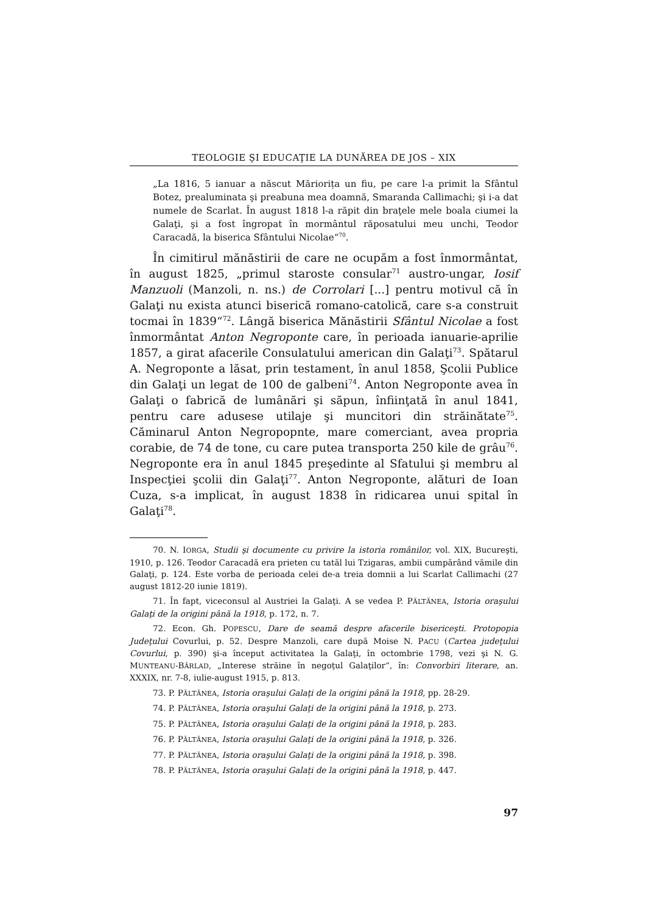TEOLOGIE ŞI EDUCAŢIE LA DUNĂREA DE JOS – XIX
„La 1816, 5 ianuar a născut Măriorița un fiu, pe care l-a primit la Sfântul Botez, prealuminata şi preabuna mea doamnă, Smaranda Callimachi; şi i-a dat numele de Scarlat. În august 1818 l-a răpit din braţele mele boala ciumei la Galaţi, şi a fost îngropat în mormântul răposatului meu unchi, Teodor Caracadă, la biserica Sfântului Nicolae“<sup>70</sup>.
În cimitirul mănăstirii de care ne ocupăm a fost înmormântat, în august 1825, „primul staroste consular<sup>71</sup> austro-ungar, Iosif Manzuoli (Manzoli, n. ns.) de Corrolari [...] pentru motivul că în Galaţi nu exista atunci biserică romano-catolică, care s-a construit tocmai în 1839“<sup>72</sup>. Lângă biserica Mănăstirii Sfântul Nicolae a fost înmormântat Anton Negroponte care, în perioada ianuarie-aprilie 1857, a girat afacerile Consulatului american din Galaţi<sup>73</sup>. Spătarul A. Negroponte a lăsat, prin testament, în anul 1858, Şcolii Publice din Galaţi un legat de 100 de galbeni<sup>74</sup>. Anton Negroponte avea în Galaţi o fabrică de lumânări şi săpun, înfiinţată în anul 1841, pentru care adusese utilaje şi muncitori din străinătate<sup>75</sup>. Căminarul Anton Negropopnte, mare comerciant, avea propria corabie, de 74 de tone, cu care putea transporta 250 kile de grâu<sup>76</sup>. Negroponte era în anul 1845 preşedinte al Sfatului şi membru al Inspecţiei şcolii din Galaţi<sup>77</sup>. Anton Negroponte, alături de Ioan Cuza, s-a implicat, în august 1838 în ridicarea unui spital în Galaţi<sup>78</sup>.
70. N. IORGA, Studii şi documente cu privire la istoria românilor, vol. XIX, Bucureşti, 1910, p. 126. Teodor Caracadă era prieten cu tatăl lui Tzigaras, ambii cumpărând vămile din Galaţi, p. 124. Este vorba de perioada celei de-a treia domnii a lui Scarlat Callimachi (27 august 1812-20 iunie 1819).
71. În fapt, viceconsul al Austriei la Galaţi. A se vedea P. PĂLTĂNEA, Istoria oraşului Galaţi de la origini până la 1918, p. 172, n. 7.
72. Econ. Gh. POPESCU, Dare de seamă despre afacerile bisericeşti. Protopopia Judeţului Covurlui, p. 52. Despre Manzoli, care după Moise N. PACU (Cartea judeţului Covurlui, p. 390) şi-a început activitatea la Galaţi, în octombrie 1798, vezi şi N. G. MUNTEANU-BÂRLAD, „Interese străine în negoţul Galaţilor“, în: Convorbiri literare, an. XXXIX, nr. 7-8, iulie-august 1915, p. 813.
73. P. PĂLTĂNEA, Istoria oraşului Galaţi de la origini până la 1918, pp. 28-29.
74. P. PĂLTĂNEA, Istoria oraşului Galaţi de la origini până la 1918, p. 273.
75. P. PĂLTĂNEA, Istoria oraşului Galaţi de la origini până la 1918, p. 283.
76. P. PĂLTĂNEA, Istoria oraşului Galaţi de la origini până la 1918, p. 326.
77. P. PĂLTĂNEA, Istoria oraşului Galaţi de la origini până la 1918, p. 398.
78. P. PĂLTĂNEA, Istoria oraşului Galaţi de la origini până la 1918, p. 447.
97